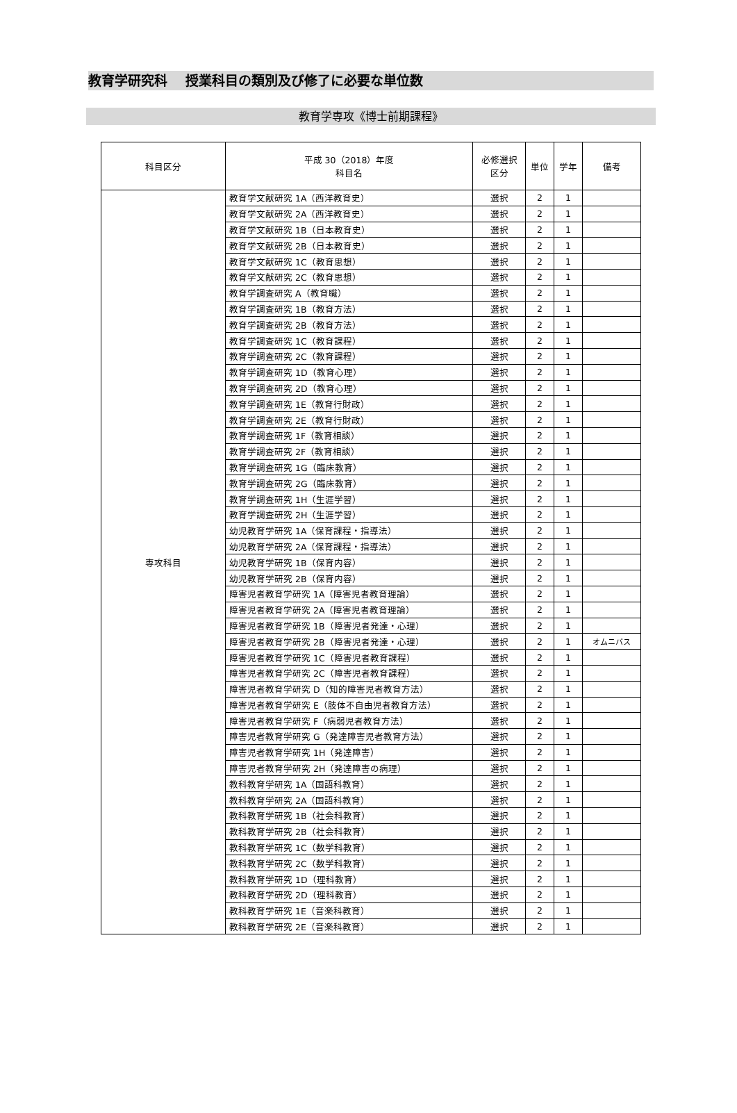教育学研究科　 授業科目の類別及び修了に必要な単位数
教育学専攻《博士前期課程》
| 科目区分 | 平成 30（2018）年度 科目名 | 必修選択 区分 | 単位 | 学年 | 備考 |
| --- | --- | --- | --- | --- | --- |
| 専攻科目 | 教育学文献研究 1A（西洋教育史） | 選択 | 2 | 1 | |
| | 教育学文献研究 2A（西洋教育史） | 選択 | 2 | 1 | |
| | 教育学文献研究 1B（日本教育史） | 選択 | 2 | 1 | |
| | 教育学文献研究 2B（日本教育史） | 選択 | 2 | 1 | |
| | 教育学文献研究 1C（教育思想） | 選択 | 2 | 1 | |
| | 教育学文献研究 2C（教育思想） | 選択 | 2 | 1 | |
| | 教育学調査研究 A（教育職） | 選択 | 2 | 1 | |
| | 教育学調査研究 1B（教育方法） | 選択 | 2 | 1 | |
| | 教育学調査研究 2B（教育方法） | 選択 | 2 | 1 | |
| | 教育学調査研究 1C（教育課程） | 選択 | 2 | 1 | |
| | 教育学調査研究 2C（教育課程） | 選択 | 2 | 1 | |
| | 教育学調査研究 1D（教育心理） | 選択 | 2 | 1 | |
| | 教育学調査研究 2D（教育心理） | 選択 | 2 | 1 | |
| | 教育学調査研究 1E（教育行財政） | 選択 | 2 | 1 | |
| | 教育学調査研究 2E（教育行財政） | 選択 | 2 | 1 | |
| | 教育学調査研究 1F（教育相談） | 選択 | 2 | 1 | |
| | 教育学調査研究 2F（教育相談） | 選択 | 2 | 1 | |
| | 教育学調査研究 1G（臨床教育） | 選択 | 2 | 1 | |
| | 教育学調査研究 2G（臨床教育） | 選択 | 2 | 1 | |
| | 教育学調査研究 1H（生涯学習） | 選択 | 2 | 1 | |
| | 教育学調査研究 2H（生涯学習） | 選択 | 2 | 1 | |
| | 幼児教育学研究 1A（保育課程・指導法） | 選択 | 2 | 1 | |
| | 幼児教育学研究 2A（保育課程・指導法） | 選択 | 2 | 1 | |
| | 幼児教育学研究 1B（保育内容） | 選択 | 2 | 1 | |
| | 幼児教育学研究 2B（保育内容） | 選択 | 2 | 1 | |
| | 障害児者教育学研究 1A（障害児者教育理論） | 選択 | 2 | 1 | |
| | 障害児者教育学研究 2A（障害児者教育理論） | 選択 | 2 | 1 | |
| | 障害児者教育学研究 1B（障害児者発達・心理） | 選択 | 2 | 1 | |
| | 障害児者教育学研究 2B（障害児者発達・心理） | 選択 | 2 | 1 | オムニバス |
| | 障害児者教育学研究 1C（障害児者教育課程） | 選択 | 2 | 1 | |
| | 障害児者教育学研究 2C（障害児者教育課程） | 選択 | 2 | 1 | |
| | 障害児者教育学研究 D（知的障害児者教育方法） | 選択 | 2 | 1 | |
| | 障害児者教育学研究 E（肢体不自由児者教育方法） | 選択 | 2 | 1 | |
| | 障害児者教育学研究 F（病弱児者教育方法） | 選択 | 2 | 1 | |
| | 障害児者教育学研究 G（発達障害児者教育方法） | 選択 | 2 | 1 | |
| | 障害児者教育学研究 1H（発達障害） | 選択 | 2 | 1 | |
| | 障害児者教育学研究 2H（発達障害の病理） | 選択 | 2 | 1 | |
| | 教科教育学研究 1A（国語科教育） | 選択 | 2 | 1 | |
| | 教科教育学研究 2A（国語科教育） | 選択 | 2 | 1 | |
| | 教科教育学研究 1B（社会科教育） | 選択 | 2 | 1 | |
| | 教科教育学研究 2B（社会科教育） | 選択 | 2 | 1 | |
| | 教科教育学研究 1C（数学科教育） | 選択 | 2 | 1 | |
| | 教科教育学研究 2C（数学科教育） | 選択 | 2 | 1 | |
| | 教科教育学研究 1D（理科教育） | 選択 | 2 | 1 | |
| | 教科教育学研究 2D（理科教育） | 選択 | 2 | 1 | |
| | 教科教育学研究 1E（音楽科教育） | 選択 | 2 | 1 | |
| | 教科教育学研究 2E（音楽科教育） | 選択 | 2 | 1 | |